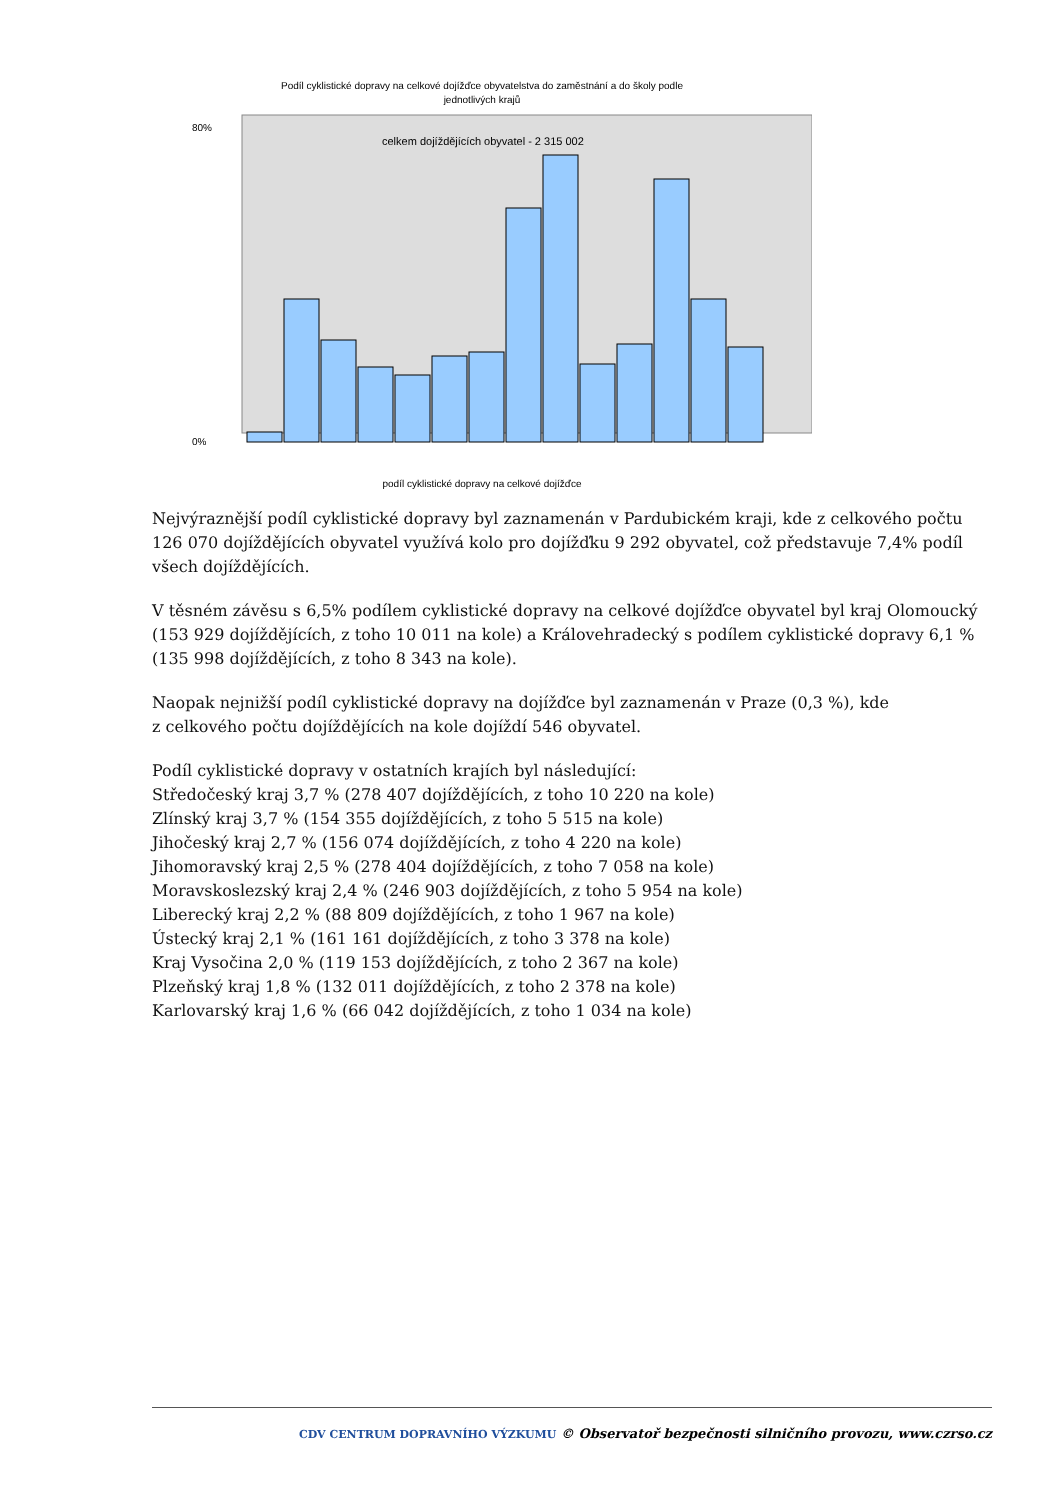Podíl cyklistické dopravy na celkové dojížďce obyvatelstva do zaměstnání a do školy podle
jednotlivých krajů
celkem dojíždějících obyvatel - 2 315 002
80%
0%
podíl cyklistické dopravy na celkové dojížďce
Nejvýraznější podíl cyklistické dopravy byl zaznamenán v Pardubickém kraji, kde z celkového počtu 126 070 dojíždějících obyvatel využívá kolo pro dojížďku 9 292 obyvatel, což představuje 7,4% podíl všech dojíždějících.
V těsném závěsu s 6,5% podílem cyklistické dopravy na celkové dojížďce obyvatel byl kraj Olomoucký (153 929 dojíždějících, z toho 10 011 na kole) a Královehradecký s podílem cyklistické dopravy 6,1 % (135 998 dojíždějících, z toho 8 343 na kole).
Naopak nejnižší podíl cyklistické dopravy na dojížďce byl zaznamenán v Praze (0,3 %), kde
z celkového počtu dojíždějících na kole dojíždí 546 obyvatel.
Podíl cyklistické dopravy v ostatních krajích byl následující:
Středočeský kraj 3,7 % (278 407 dojíždějících, z toho 10 220 na kole)
Zlínský kraj 3,7 % (154 355 dojíždějících, z toho 5 515 na kole)
Jihočeský kraj 2,7 % (156 074 dojíždějících, z toho 4 220 na kole)
Jihomoravský kraj 2,5 % (278 404 dojíždějících, z toho 7 058 na kole)
Moravskoslezský kraj 2,4 % (246 903 dojíždějících, z toho 5 954 na kole)
Liberecký kraj 2,2 % (88 809 dojíždějících, z toho 1 967 na kole)
Ústecký kraj 2,1 % (161 161 dojíždějících, z toho 3 378 na kole)
Kraj Vysočina 2,0 % (119 153 dojíždějících, z toho 2 367 na kole)
Plzeňský kraj 1,8 % (132 011 dojíždějících, z toho 2 378 na kole)
Karlovarský kraj 1,6 % (66 042 dojíždějících, z toho 1 034 na kole)
CDV CENTRUM DOPRAVNÍHO VÝZKUMU © Observatoř bezpečnosti silničního provozu, www.czrso.cz